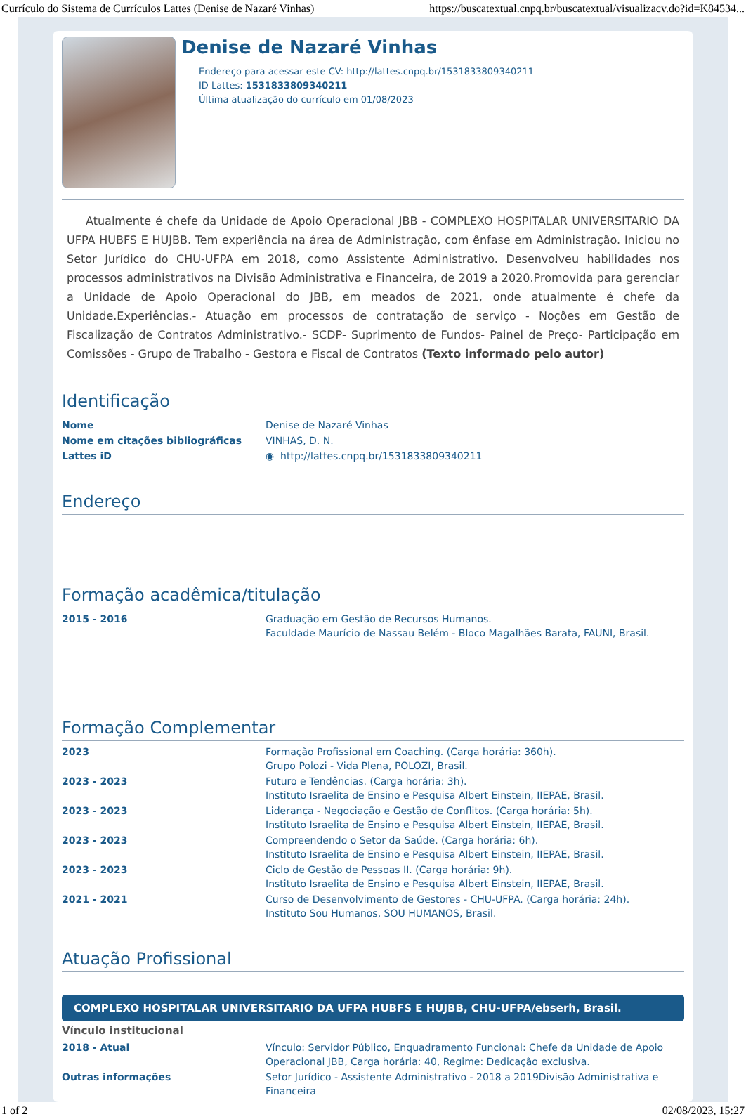Currículo do Sistema de Currículos Lattes (Denise de Nazaré Vinhas) https://buscatextual.cnpq.br/buscatextual/visualizacv.do?id=K84534...
Denise de Nazaré Vinhas
Endereço para acessar este CV: http://lattes.cnpq.br/1531833809340211
ID Lattes: 1531833809340211
Última atualização do currículo em 01/08/2023
Atualmente é chefe da Unidade de Apoio Operacional JBB - COMPLEXO HOSPITALAR UNIVERSITARIO DA UFPA HUBFS E HUJBB. Tem experiência na área de Administração, com ênfase em Administração. Iniciou no Setor Jurídico do CHU-UFPA em 2018, como Assistente Administrativo. Desenvolveu habilidades nos processos administrativos na Divisão Administrativa e Financeira, de 2019 a 2020.Promovida para gerenciar a Unidade de Apoio Operacional do JBB, em meados de 2021, onde atualmente é chefe da Unidade.Experiências.- Atuação em processos de contratação de serviço - Noções em Gestão de Fiscalização de Contratos Administrativo.- SCDP- Suprimento de Fundos- Painel de Preço- Participação em Comissões - Grupo de Trabalho - Gestora e Fiscal de Contratos (Texto informado pelo autor)
Identificação
| Nome | Denise de Nazaré Vinhas |
| Nome em citações bibliográficas | VINHAS, D. N. |
| Lattes iD | ◉ http://lattes.cnpq.br/1531833809340211 |
Endereço
Formação acadêmica/titulação
| 2015 - 2016 | Graduação em Gestão de Recursos Humanos. Faculdade Maurício de Nassau Belém - Bloco Magalhães Barata, FAUNI, Brasil. |
Formação Complementar
| 2023 | Formação Profissional em Coaching. (Carga horária: 360h). Grupo Polozi - Vida Plena, POLOZI, Brasil. |
| 2023 - 2023 | Futuro e Tendências. (Carga horária: 3h). Instituto Israelita de Ensino e Pesquisa Albert Einstein, IIEPAE, Brasil. |
| 2023 - 2023 | Liderança - Negociação e Gestão de Conflitos. (Carga horária: 5h). Instituto Israelita de Ensino e Pesquisa Albert Einstein, IIEPAE, Brasil. |
| 2023 - 2023 | Compreendendo o Setor da Saúde. (Carga horária: 6h). Instituto Israelita de Ensino e Pesquisa Albert Einstein, IIEPAE, Brasil. |
| 2023 - 2023 | Ciclo de Gestão de Pessoas II. (Carga horária: 9h). Instituto Israelita de Ensino e Pesquisa Albert Einstein, IIEPAE, Brasil. |
| 2021 - 2021 | Curso de Desenvolvimento de Gestores - CHU-UFPA. (Carga horária: 24h). Instituto Sou Humanos, SOU HUMANOS, Brasil. |
Atuação Profissional
COMPLEXO HOSPITALAR UNIVERSITARIO DA UFPA HUBFS E HUJBB, CHU-UFPA/ebserh, Brasil.
Vínculo institucional
| 2018 - Atual | Vínculo: Servidor Público, Enquadramento Funcional: Chefe da Unidade de Apoio Operacional JBB, Carga horária: 40, Regime: Dedicação exclusiva. |
| Outras informações | Setor Jurídico - Assistente Administrativo - 2018 a 2019Divisão Administrativa e Financeira |
1 of 2 02/08/2023, 15:27